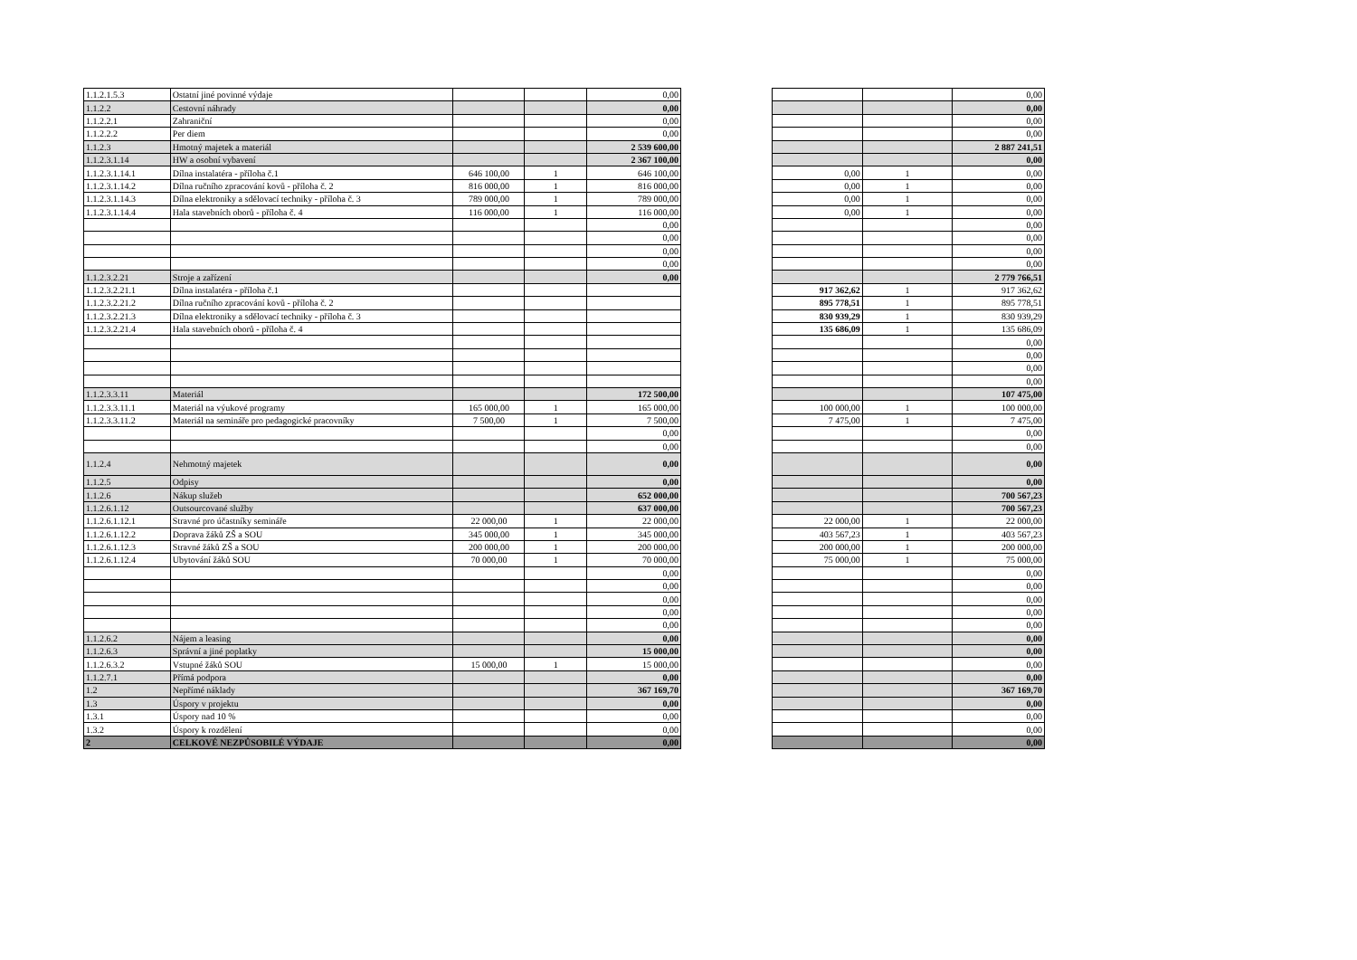| 1.1.2.1.5.3 | Ostatní jiné povinné výdaje | | | 0,00 |
| 1.1.2.2 | Cestovní náhrady | | | 0,00 |
| 1.1.2.2.1 | Zahraniční | | | 0,00 |
| 1.1.2.2.2 | Per diem | | | 0,00 |
| 1.1.2.3 | Hmotný majetek a materiál | | | 2 539 600,00 |
| 1.1.2.3.1.14 | HW a osobní vybavení | | | 2 367 100,00 |
| 1.1.2.3.1.14.1 | Dílna instalatéra - příloha č.1 | 646 100,00 | 1 | 646 100,00 |
| 1.1.2.3.1.14.2 | Dílna ručního zpracování kovů - příloha č. 2 | 816 000,00 | 1 | 816 000,00 |
| 1.1.2.3.1.14.3 | Dílna elektroniky a sdělovací techniky - příloha č. 3 | 789 000,00 | 1 | 789 000,00 |
| 1.1.2.3.1.14.4 | Hala stavebních oborů - příloha č. 4 | 116 000,00 | 1 | 116 000,00 |
| | | | | 0,00 |
| | | | | 0,00 |
| | | | | 0,00 |
| | | | | 0,00 |
| 1.1.2.3.2.21 | Stroje a zařízení | | | 0,00 |
| 1.1.2.3.2.21.1 | Dílna instalatéra - příloha č.1 | | | |
| 1.1.2.3.2.21.2 | Dílna ručního zpracování kovů - příloha č. 2 | | | |
| 1.1.2.3.2.21.3 | Dílna elektroniky a sdělovací techniky - příloha č. 3 | | | |
| 1.1.2.3.2.21.4 | Hala stavebních oborů - příloha č. 4 | | | |
| 1.1.2.3.3.11 | Materiál | | | 172 500,00 |
| 1.1.2.3.3.11.1 | Materiál na výukové programy | 165 000,00 | 1 | 165 000,00 |
| 1.1.2.3.3.11.2 | Materiál na semináře pro pedagogické pracovníky | 7 500,00 | 1 | 7 500,00 |
| | | | | 0,00 |
| | | | | 0,00 |
| 1.1.2.4 | Nehmotný majetek | | | 0,00 |
| 1.1.2.5 | Odpisy | | | 0,00 |
| 1.1.2.6 | Nákup služeb | | | 652 000,00 |
| 1.1.2.6.1.12 | Outsourcované služby | | | 637 000,00 |
| 1.1.2.6.1.12.1 | Stravné pro účastníky semináře | 22 000,00 | 1 | 22 000,00 |
| 1.1.2.6.1.12.2 | Doprava žáků ZŠ a SOU | 345 000,00 | 1 | 345 000,00 |
| 1.1.2.6.1.12.3 | Stravné žáků ZŠ a SOU | 200 000,00 | 1 | 200 000,00 |
| 1.1.2.6.1.12.4 | Ubytování žáků SOU | 70 000,00 | 1 | 70 000,00 |
| | | | | 0,00 |
| | | | | 0,00 |
| | | | | 0,00 |
| | | | | 0,00 |
| | | | | 0,00 |
| 1.1.2.6.2 | Nájem a leasing | | | 0,00 |
| 1.1.2.6.3 | Správní a jiné poplatky | | | 15 000,00 |
| 1.1.2.6.3.2 | Vstupné žáků SOU | 15 000,00 | 1 | 15 000,00 |
| 1.1.2.7.1 | Přímá podpora | | | 0,00 |
| 1.2 | Nepřímé náklady | | | 367 169,70 |
| 1.3 | Úspory v projektu | | | 0,00 |
| 1.3.1 | Úspory nad 10 % | | | 0,00 |
| 1.3.2 | Úspory k rozdělení | | | 0,00 |
| 2 | CELKOVÉ NEZPŮSOBILÉ VÝDAJE | | | 0,00 |
| | | 0,00 |
| | | 0,00 |
| | | 0,00 |
| | | 0,00 |
| | | 2 887 241,51 |
| | | 0,00 |
| 0,00 | 1 | 0,00 |
| 0,00 | 1 | 0,00 |
| 0,00 | 1 | 0,00 |
| 0,00 | 1 | 0,00 |
| | | 0,00 |
| | | 0,00 |
| | | 0,00 |
| | | 0,00 |
| | | 2 779 766,51 |
| 917 362,62 | 1 | 917 362,62 |
| 895 778,51 | 1 | 895 778,51 |
| 830 939,29 | 1 | 830 939,29 |
| 135 686,09 | 1 | 135 686,09 |
| | | 0,00 |
| | | 0,00 |
| | | 0,00 |
| | | 0,00 |
| | | 107 475,00 |
| 100 000,00 | 1 | 100 000,00 |
| 7 475,00 | 1 | 7 475,00 |
| | | 0,00 |
| | | 0,00 |
| | | 0,00 |
| | | 0,00 |
| | | 700 567,23 |
| | | 700 567,23 |
| 22 000,00 | 1 | 22 000,00 |
| 403 567,23 | 1 | 403 567,23 |
| 200 000,00 | 1 | 200 000,00 |
| 75 000,00 | 1 | 75 000,00 |
| | | 0,00 |
| | | 0,00 |
| | | 0,00 |
| | | 0,00 |
| | | 0,00 |
| | | 0,00 |
| | | 0,00 |
| | | 0,00 |
| | | 0,00 |
| | | 367 169,70 |
| | | 0,00 |
| | | 0,00 |
| | | 0,00 |
| | | 0,00 |